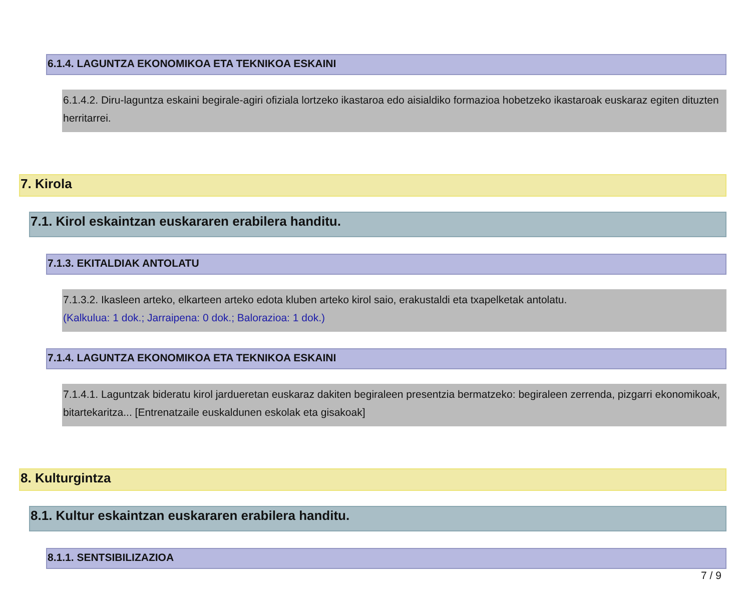6.1.4. LAGUNTZA EKONOMIKOA ETA TEKNIKOA ESKAINI
6.1.4.2. Diru-laguntza eskaini begirale-agiri ofiziala lortzeko ikastaroa edo aisialdiko formazioa hobetzeko ikastaroak euskaraz egiten dituzten herritarrei.
7. Kirola
7.1. Kirol eskaintzan euskararen erabilera handitu.
7.1.3. EKITALDIAK ANTOLATU
7.1.3.2. Ikasleen arteko, elkarteen arteko edota kluben arteko kirol saio, erakustaldi eta txapelketak antolatu.
(Kalkulua: 1 dok.; Jarraipena: 0 dok.; Balorazioa: 1 dok.)
7.1.4. LAGUNTZA EKONOMIKOA ETA TEKNIKOA ESKAINI
7.1.4.1. Laguntzak bideratu kirol jardueretan euskaraz dakiten begiraleen presentzia bermatzeko: begiraleen zerrenda, pizgarri ekonomikoak, bitartekaritza... [Entrenatzaile euskaldunen eskolak eta gisakoak]
8. Kulturgintza
8.1. Kultur eskaintzan euskararen erabilera handitu.
8.1.1. SENTSIBILIZAZIOA
7 / 9